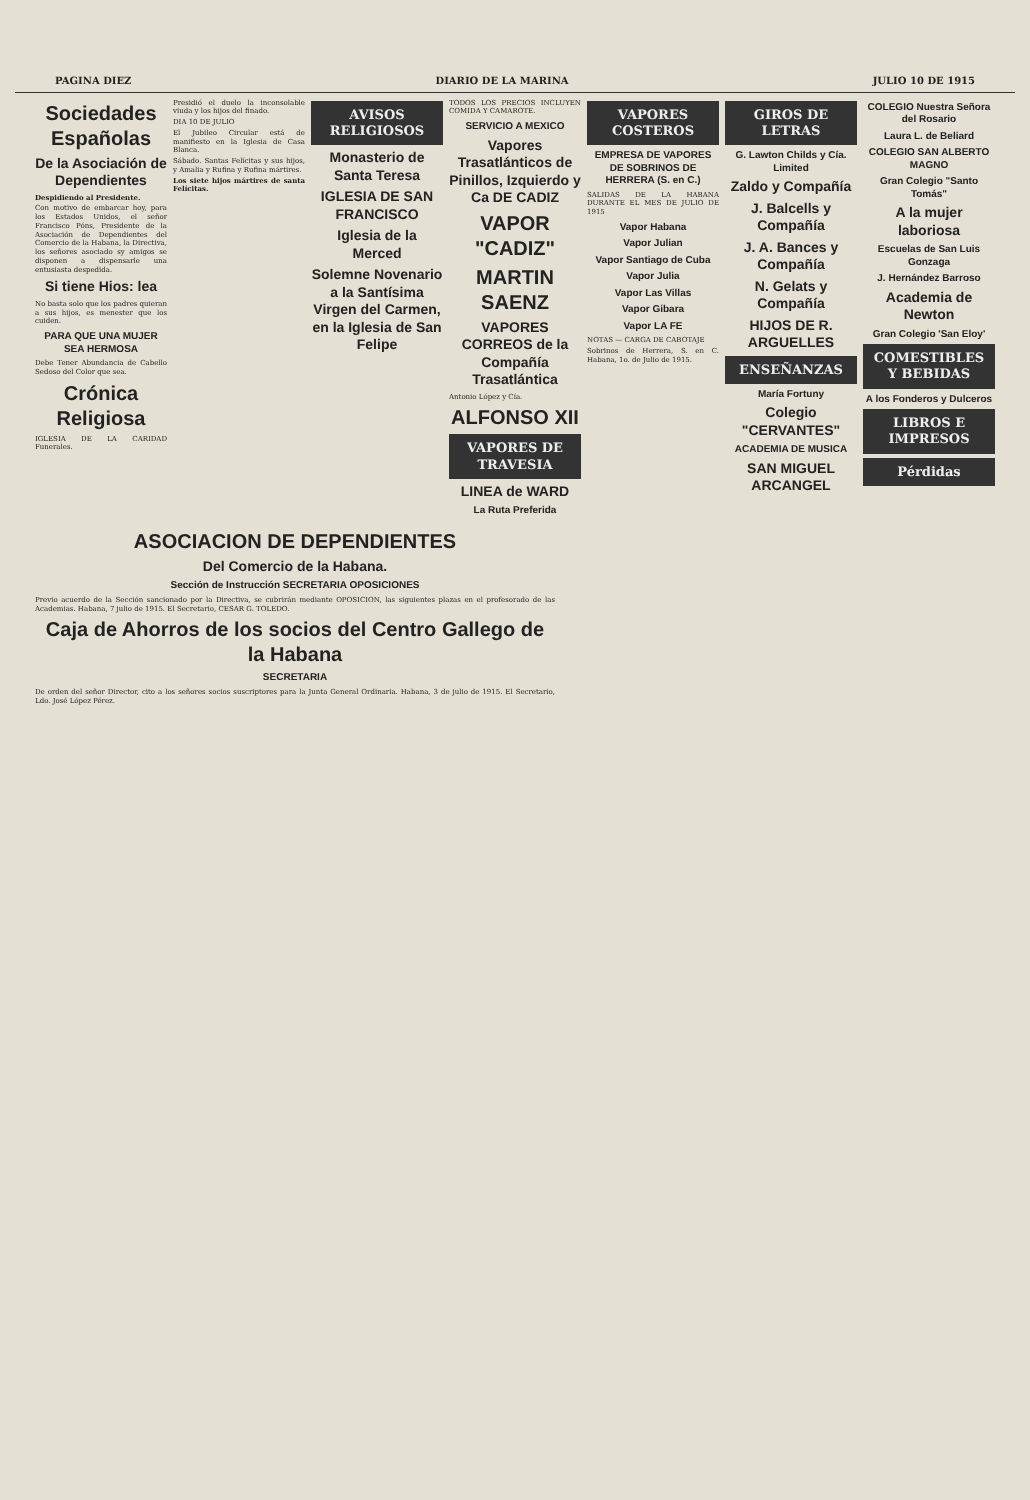PAGINA DIEZ DIARIO DE LA MARINA JULIO 10 DE 1915
Sociedades Españolas
De la Asociación de Dependientes
Despidiendo al Presidente.
Con motivo de embarcar hoy, para los Estados Unidos, el señor Francisco Póns, Presidente de la Asociación de Dependientes del Comercio de la Habana, la Directiva, los señores asociado sy amigos se disponen a dispensarle una entusiasta despedida.
Si tiene Hios: lea
No basta solo que los padres quieran a sus hijos, es menester que los cuiden.
PARA QUE UNA MUJER SEA HERMOSA
Debe Tener Abundancia de Cabello Sedoso del Color que sea.
Crónica Religiosa
IGLESIA DE LA CARIDAD Funerales.
Presidió el duelo la inconsolable viuda y los hijos del finado.
DIA 10 DE JULIO
El Jubileo Circular está de manifiesto en la Iglesia de Casa Blanca.
Sábado. Santas Felícitas y sus hijos, y Amalia y Rufina y Rufina mártires.
Los siete hijos mártires de santa Felícitas.
AVISOS RELIGIOSOS
Monasterio de Santa Teresa
IGLESIA DE SAN FRANCISCO
Iglesia de la Merced
Solemne Novenario a la Santísima Virgen del Carmen, en la Iglesia de San Felipe
TODOS LOS PRECIOS INCLUYEN COMIDA Y CAMAROTE.
SERVICIO A MEXICO
Vapores Trasatlánticos de Pinillos, Izquierdo y Ca DE CADIZ
VAPOR "CADIZ"
MARTIN SAENZ
VAPORES CORREOS de la Compañía Trasatlántica
Antonio López y Cía.
ALFONSO XII
VAPORES DE TRAVESIA
LINEA de WARD
La Ruta Preferida
VAPORES COSTEROS
EMPRESA DE VAPORES DE SOBRINOS DE HERRERA (S. en C.)
SALIDAS DE LA HABANA DURANTE EL MES DE JULIO DE 1915
Vapor Habana
Vapor Julian
Vapor Santiago de Cuba
Vapor Julia
Vapor Las Villas
Vapor Gibara
Vapor LA FE
NOTAS — CARGA DE CABOTAJE
Sobrinos de Herrera, S. en C. Habana, 1o. de Julio de 1915.
GIROS DE LETRAS
G. Lawton Childs y Cía. Limited
Zaldo y Compañía
J. Balcells y Compañía
J. A. Bances y Compañía
N. Gelats y Compañía
HIJOS DE R. ARGUELLES
ENSEÑANZAS
María Fortuny
Colegio "CERVANTES"
ACADEMIA DE MUSICA
SAN MIGUEL ARCANGEL
COLEGIO Nuestra Señora del Rosario
Laura L. de Beliard
COLEGIO SAN ALBERTO MAGNO
Gran Colegio "Santo Tomás"
A la mujer laboriosa
Escuelas de San Luis Gonzaga
J. Hernández Barroso
Academia de Newton
Gran Colegio 'San Eloy'
COMESTIBLES Y BEBIDAS
A los Fonderos y Dulceros
LIBROS E IMPRESOS
Pérdidas
ASOCIACION DE DEPENDIENTES
Del Comercio de la Habana.
Sección de Instrucción SECRETARIA OPOSICIONES
Previo acuerdo de la Sección sancionado por la Directiva, se cubrirán mediante OPOSICION, las siguientes plazas en el profesorado de las Academias. Habana, 7 julio de 1915. El Secretario, CESAR G. TOLEDO.
Caja de Ahorros de los socios del Centro Gallego de la Habana
SECRETARIA
De orden del señor Director, cito a los señores socios suscriptores para la Junta General Ordinaria. Habana, 3 de julio de 1915. El Secretario, Ldo. José López Pérez.